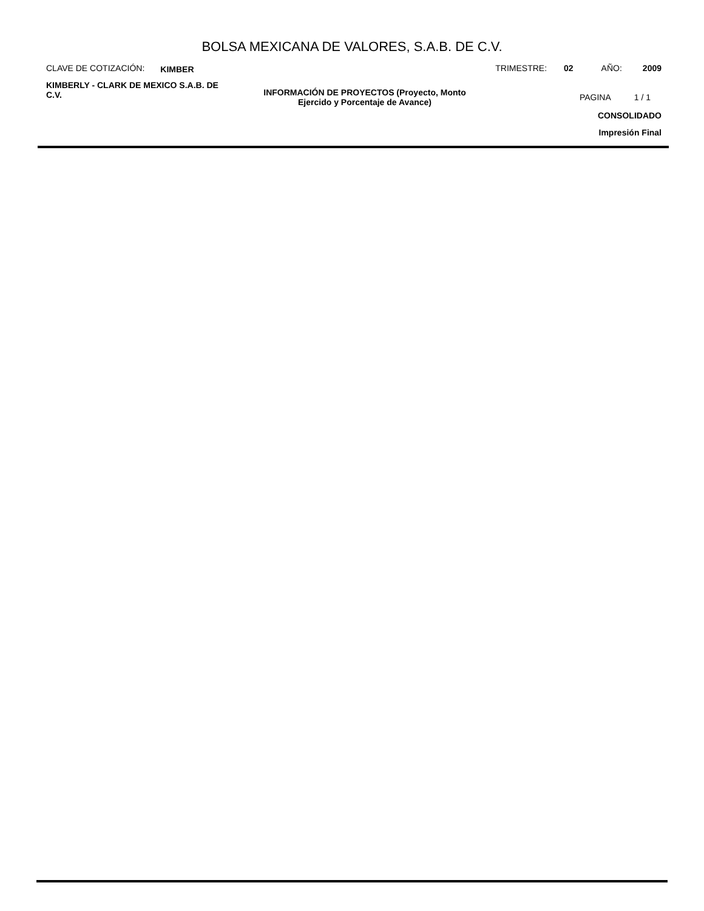BOLSA MEXICANA DE VALORES, S.A.B. DE C.V.
CLAVE DE COTIZACIÓN: KIMBER TRIMESTRE: 02 AÑO: 2009
KIMBERLY - CLARK DE MEXICO S.A.B. DE C.V.
INFORMACIÓN DE PROYECTOS (Proyecto, Monto Ejercido y Porcentaje de Avance)
PAGINA 1 / 1
CONSOLIDADO
Impresión Final